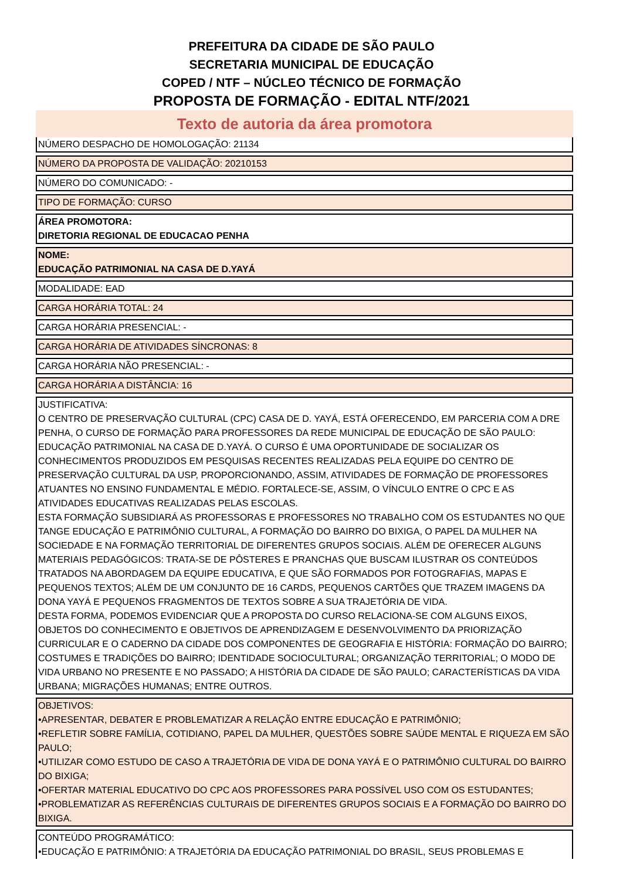PREFEITURA DA CIDADE DE SÃO PAULO
SECRETARIA MUNICIPAL DE EDUCAÇÃO
COPED / NTF – NÚCLEO TÉCNICO DE FORMAÇÃO
PROPOSTA DE FORMAÇÃO - EDITAL NTF/2021
Texto de autoria da área promotora
NÚMERO DESPACHO DE HOMOLOGAÇÃO: 21134
NÚMERO DA PROPOSTA DE VALIDAÇÃO: 20210153
NÚMERO DO COMUNICADO: -
TIPO DE FORMAÇÃO: CURSO
ÁREA PROMOTORA:
DIRETORIA REGIONAL DE EDUCACAO PENHA
NOME:
EDUCAÇÃO PATRIMONIAL NA CASA DE D.YAYÁ
MODALIDADE: EAD
CARGA HORÁRIA TOTAL: 24
CARGA HORÁRIA PRESENCIAL: -
CARGA HORÁRIA DE ATIVIDADES SÍNCRONAS: 8
CARGA HORÁRIA NÃO PRESENCIAL: -
CARGA HORÁRIA A DISTÂNCIA: 16
JUSTIFICATIVA:
O CENTRO DE PRESERVAÇÃO CULTURAL (CPC) CASA DE D. YAYÁ, ESTÁ OFERECENDO, EM PARCERIA COM A DRE PENHA, O CURSO DE FORMAÇÃO PARA PROFESSORES DA REDE MUNICIPAL DE EDUCAÇÃO DE SÃO PAULO: EDUCAÇÃO PATRIMONIAL NA CASA DE D.YAYÁ. O CURSO É UMA OPORTUNIDADE DE SOCIALIZAR OS CONHECIMENTOS PRODUZIDOS EM PESQUISAS RECENTES REALIZADAS PELA EQUIPE DO CENTRO DE PRESERVAÇÃO CULTURAL DA USP, PROPORCIONANDO, ASSIM, ATIVIDADES DE FORMAÇÃO DE PROFESSORES ATUANTES NO ENSINO FUNDAMENTAL E MÉDIO. FORTALECE-SE, ASSIM, O VÍNCULO ENTRE O CPC E AS ATIVIDADES EDUCATIVAS REALIZADAS PELAS ESCOLAS.
ESTA FORMAÇÃO SUBSIDIARÁ AS PROFESSORAS E PROFESSORES NO TRABALHO COM OS ESTUDANTES NO QUE TANGE EDUCAÇÃO E PATRIMÔNIO CULTURAL, A FORMAÇÃO DO BAIRRO DO BIXIGA, O PAPEL DA MULHER NA SOCIEDADE E NA FORMAÇÃO TERRITORIAL DE DIFERENTES GRUPOS SOCIAIS. ALÉM DE OFERECER ALGUNS MATERIAIS PEDAGÓGICOS: TRATA-SE DE PÔSTERES E PRANCHAS QUE BUSCAM ILUSTRAR OS CONTEÚDOS TRATADOS NA ABORDAGEM DA EQUIPE EDUCATIVA, E QUE SÃO FORMADOS POR FOTOGRAFIAS, MAPAS E PEQUENOS TEXTOS; ALÉM DE UM CONJUNTO DE 16 CARDS, PEQUENOS CARTÕES QUE TRAZEM IMAGENS DA DONA YAYÁ E PEQUENOS FRAGMENTOS DE TEXTOS SOBRE A SUA TRAJETÓRIA DE VIDA.
DESTA FORMA, PODEMOS EVIDENCIAR QUE A PROPOSTA DO CURSO RELACIONA-SE COM ALGUNS EIXOS, OBJETOS DO CONHECIMENTO E OBJETIVOS DE APRENDIZAGEM E DESENVOLVIMENTO DA PRIORIZAÇÃO CURRICULAR E O CADERNO DA CIDADE DOS COMPONENTES DE GEOGRAFIA E HISTÓRIA: FORMAÇÃO DO BAIRRO; COSTUMES E TRADIÇÕES DO BAIRRO; IDENTIDADE SOCIOCULTURAL; ORGANIZAÇÃO TERRITORIAL; O MODO DE VIDA URBANO NO PRESENTE E NO PASSADO; A HISTÓRIA DA CIDADE DE SÃO PAULO; CARACTERÍSTICAS DA VIDA URBANA; MIGRAÇÕES HUMANAS; ENTRE OUTROS.
OBJETIVOS:
•APRESENTAR, DEBATER E PROBLEMATIZAR A RELAÇÃO ENTRE EDUCAÇÃO E PATRIMÔNIO;
•REFLETIR SOBRE FAMÍLIA, COTIDIANO, PAPEL DA MULHER, QUESTÕES SOBRE SAÚDE MENTAL E RIQUEZA EM SÃO PAULO;
•UTILIZAR COMO ESTUDO DE CASO A TRAJETÓRIA DE VIDA DE DONA YAYÁ E O PATRIMÔNIO CULTURAL DO BAIRRO DO BIXIGA;
•OFERTAR MATERIAL EDUCATIVO DO CPC AOS PROFESSORES PARA POSSÍVEL USO COM OS ESTUDANTES;
•PROBLEMATIZAR AS REFERÊNCIAS CULTURAIS DE DIFERENTES GRUPOS SOCIAIS E A FORMAÇÃO DO BAIRRO DO BIXIGA.
CONTEÚDO PROGRAMÁTICO:
•EDUCAÇÃO E PATRIMÔNIO: A TRAJETÓRIA DA EDUCAÇÃO PATRIMONIAL DO BRASIL, SEUS PROBLEMAS E